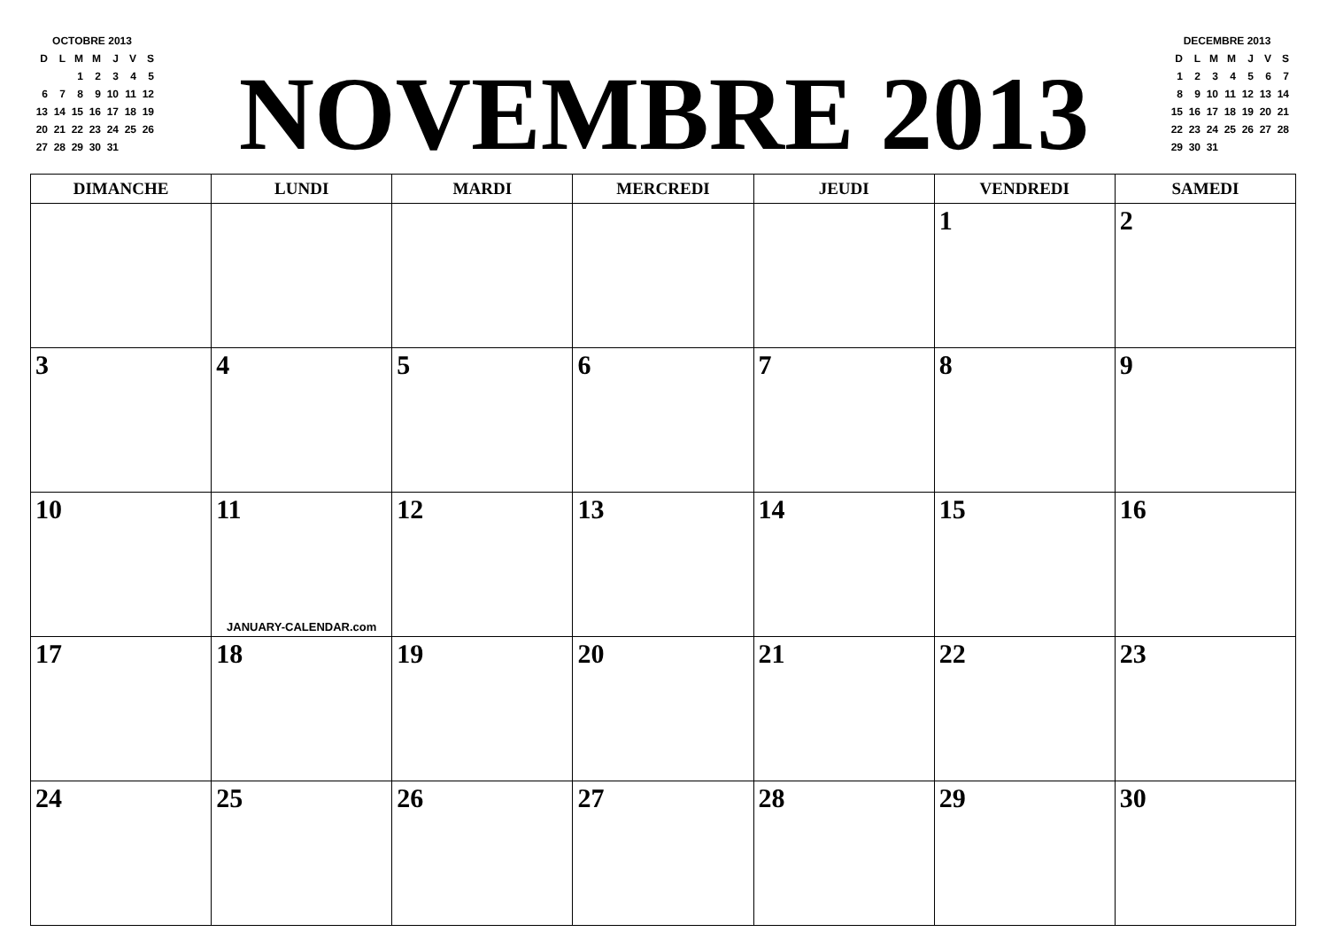| OCTOBRE 2013 | | | | | | |
| D | L | M | M | J | V | S |
| | | 1 | 2 | 3 | 4 | 5 |
| 6 | 7 | 8 | 9 | 10 | 11 | 12 |
| 13 | 14 | 15 | 16 | 17 | 18 | 19 |
| 20 | 21 | 22 | 23 | 24 | 25 | 26 |
| 27 | 28 | 29 | 30 | 31 | | |
NOVEMBRE 2013
| DECEMBRE 2013 | | | | | | |
| D | L | M | M | J | V | S |
| 1 | 2 | 3 | 4 | 5 | 6 | 7 |
| 8 | 9 | 10 | 11 | 12 | 13 | 14 |
| 15 | 16 | 17 | 18 | 19 | 20 | 21 |
| 22 | 23 | 24 | 25 | 26 | 27 | 28 |
| 29 | 30 | 31 | | | | |
| DIMANCHE | LUNDI | MARDI | MERCREDI | JEUDI | VENDREDI | SAMEDI |
| --- | --- | --- | --- | --- | --- | --- |
| | | | | | 1 | 2 |
| 3 | 4 | 5 | 6 | 7 | 8 | 9 |
| 10 | 11 JANUARY-CALENDAR.com | 12 | 13 | 14 | 15 | 16 |
| 17 | 18 | 19 | 20 | 21 | 22 | 23 |
| 24 | 25 | 26 | 27 | 28 | 29 | 30 |